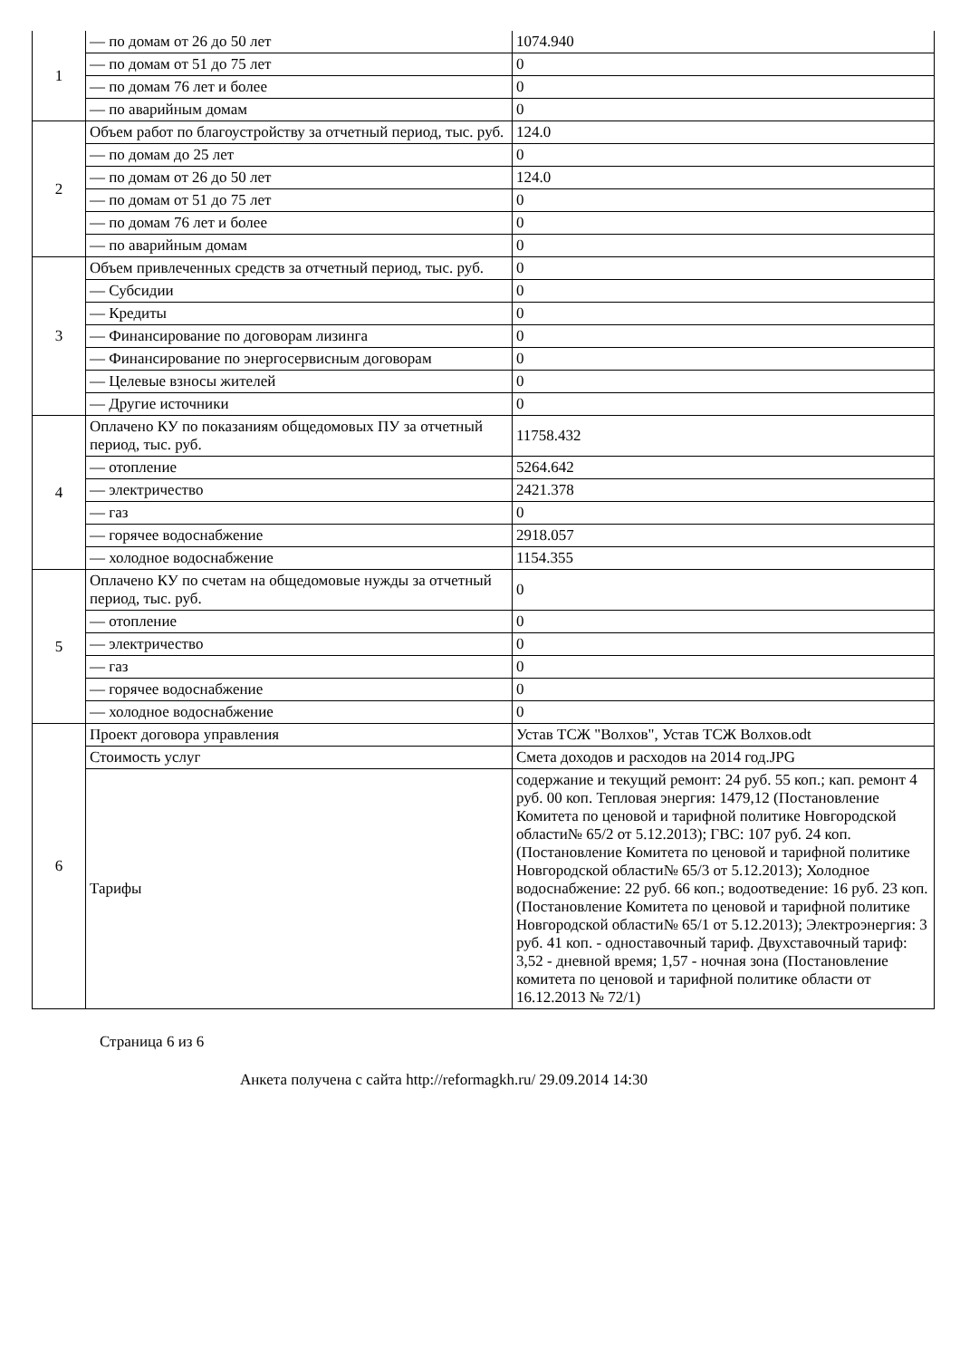| 1 | — по домам от 26 до 50 лет | 1074.940 |
| | — по домам от 51 до 75 лет | 0 |
| | — по домам 76 лет и более | 0 |
| | — по аварийным домам | 0 |
| 2 | Объем работ по благоустройству за отчетный период, тыс. руб. | 124.0 |
| | — по домам до 25 лет | 0 |
| | — по домам от 26 до 50 лет | 124.0 |
| | — по домам от 51 до 75 лет | 0 |
| | — по домам 76 лет и более | 0 |
| | — по аварийным домам | 0 |
| 3 | Объем привлеченных средств за отчетный период, тыс. руб. | 0 |
| | — Субсидии | 0 |
| | — Кредиты | 0 |
| | — Финансирование по договорам лизинга | 0 |
| | — Финансирование по энергосервисным договорам | 0 |
| | — Целевые взносы жителей | 0 |
| | — Другие источники | 0 |
| 4 | Оплачено КУ по показаниям общедомовых ПУ за отчетный период, тыс. руб. | 11758.432 |
| | — отопление | 5264.642 |
| | — электричество | 2421.378 |
| | — газ | 0 |
| | — горячее водоснабжение | 2918.057 |
| | — холодное водоснабжение | 1154.355 |
| 5 | Оплачено КУ по счетам на общедомовые нужды за отчетный период, тыс. руб. | 0 |
| | — отопление | 0 |
| | — электричество | 0 |
| | — газ | 0 |
| | — горячее водоснабжение | 0 |
| | — холодное водоснабжение | 0 |
| 6 | Проект договора управления | Устав ТСЖ "Волхов", Устав ТСЖ Волхов.odt |
| | Стоимость услуг | Смета доходов и расходов на 2014 год.JPG |
| | Тарифы | содержание и текущий ремонт: 24 руб. 55 коп.; кап. ремонт 4 руб. 00 коп. Тепловая энергия: 1479,12 (Постановление Комитета по ценовой и тарифной политике Новгородской области№ 65/2 от 5.12.2013); ГВС: 107 руб. 24 коп. (Постановление Комитета по ценовой и тарифной политике Новгородской области№ 65/3 от 5.12.2013); Холодное водоснабжение: 22 руб. 66 коп.; водоотведение: 16 руб. 23 коп. (Постановление Комитета по ценовой и тарифной политике Новгородской области№ 65/1 от 5.12.2013); Электроэнергия: 3 руб. 41 коп. - одноставочный тариф. Двухставочный тариф: 3,52 - дневной время; 1,57 - ночная зона (Постановление комитета по ценовой и тарифной политике области от 16.12.2013 № 72/1) |
Страница 6 из 6
Анкета получена с сайта http://reformagkh.ru/ 29.09.2014 14:30